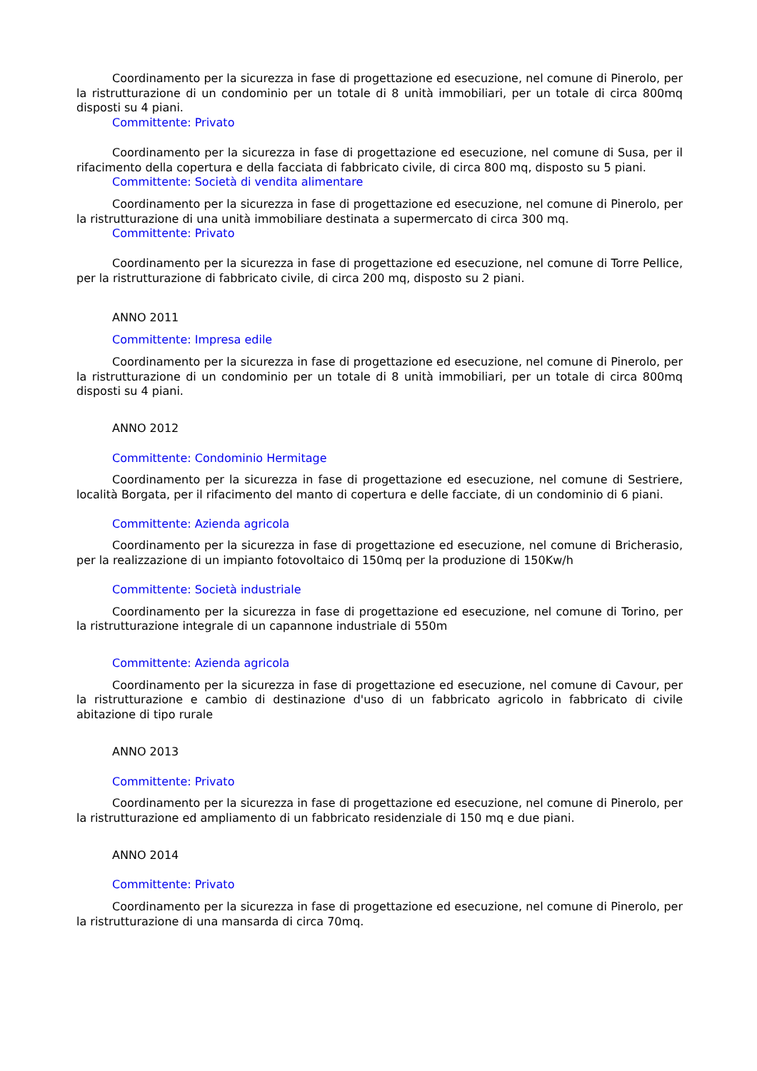Coordinamento per la sicurezza in fase di progettazione ed esecuzione, nel comune di Pinerolo, per la ristrutturazione di un condominio per un totale di 8 unità immobiliari, per un totale di circa 800mq disposti su 4 piani.
Committente: Privato
Coordinamento per la sicurezza in fase di progettazione ed esecuzione, nel comune di Susa, per il rifacimento della copertura e della facciata di fabbricato civile, di circa 800 mq, disposto su 5 piani.
Committente: Società di vendita alimentare
Coordinamento per la sicurezza in fase di progettazione ed esecuzione, nel comune di Pinerolo, per la ristrutturazione di una unità immobiliare destinata a supermercato di circa 300 mq.
Committente: Privato
Coordinamento per la sicurezza in fase di progettazione ed esecuzione, nel comune di Torre Pellice, per la ristrutturazione di fabbricato civile, di circa 200 mq, disposto su 2 piani.
ANNO 2011
Committente: Impresa edile
Coordinamento per la sicurezza in fase di progettazione ed esecuzione, nel comune di Pinerolo, per la ristrutturazione di un condominio per un totale di 8 unità immobiliari, per un totale di circa 800mq disposti su 4 piani.
ANNO 2012
Committente: Condominio Hermitage
Coordinamento per la sicurezza in fase di progettazione ed esecuzione, nel comune di Sestriere, località Borgata, per il rifacimento del manto di copertura e delle facciate, di un condominio di 6 piani.
Committente: Azienda agricola
Coordinamento per la sicurezza in fase di progettazione ed esecuzione, nel comune di Bricherasio, per la realizzazione di un impianto fotovoltaico di 150mq per la produzione di 150Kw/h
Committente: Società industriale
Coordinamento per la sicurezza in fase di progettazione ed esecuzione, nel comune di Torino, per la ristrutturazione integrale di un capannone industriale di 550m
Committente: Azienda agricola
Coordinamento per la sicurezza in fase di progettazione ed esecuzione, nel comune di Cavour, per la ristrutturazione e cambio di destinazione d'uso di un fabbricato agricolo in fabbricato di civile abitazione di tipo rurale
ANNO 2013
Committente: Privato
Coordinamento per la sicurezza in fase di progettazione ed esecuzione, nel comune di Pinerolo, per la ristrutturazione ed ampliamento di un fabbricato residenziale di 150 mq e due piani.
ANNO 2014
Committente: Privato
Coordinamento per la sicurezza in fase di progettazione ed esecuzione, nel comune di Pinerolo, per la ristrutturazione di una mansarda di circa 70mq.